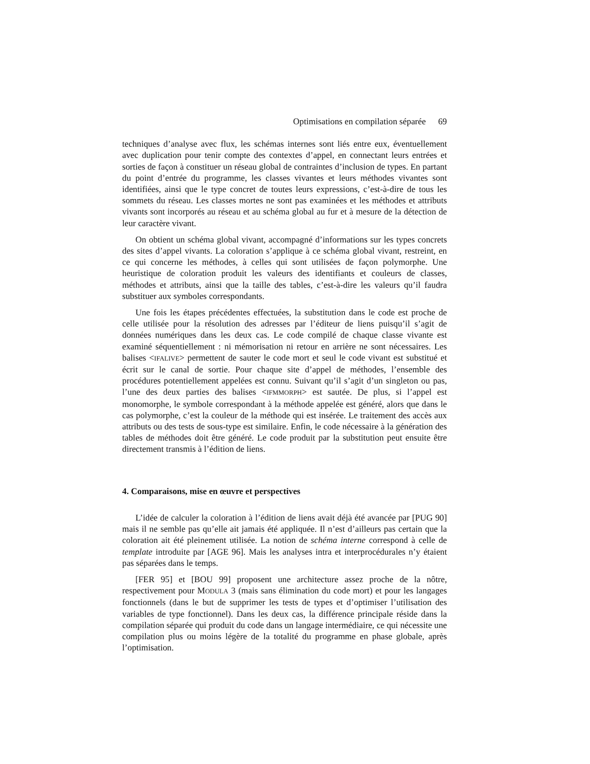Optimisations en compilation séparée 69
techniques d’analyse avec flux, les schémas internes sont liés entre eux, éventuellement avec duplication pour tenir compte des contextes d’appel, en connectant leurs entrées et sorties de façon à constituer un réseau global de contraintes d’inclusion de types. En partant du point d’entrée du programme, les classes vivantes et leurs méthodes vivantes sont identifiées, ainsi que le type concret de toutes leurs expressions, c’est-à-dire de tous les sommets du réseau. Les classes mortes ne sont pas examinées et les méthodes et attributs vivants sont incorporés au réseau et au schéma global au fur et à mesure de la détection de leur caractère vivant.
On obtient un schéma global vivant, accompagné d’informations sur les types concrets des sites d’appel vivants. La coloration s’applique à ce schéma global vivant, restreint, en ce qui concerne les méthodes, à celles qui sont utilisées de façon polymorphe. Une heuristique de coloration produit les valeurs des identifiants et couleurs de classes, méthodes et attributs, ainsi que la taille des tables, c’est-à-dire les valeurs qu’il faudra substituer aux symboles correspondants.
Une fois les étapes précédentes effectuées, la substitution dans le code est proche de celle utilisée pour la résolution des adresses par l’éditeur de liens puisqu’il s’agit de données numériques dans les deux cas. Le code compilé de chaque classe vivante est examiné séquentiellement : ni mémorisation ni retour en arrière ne sont nécessaires. Les balises <IFALIVE> permettent de sauter le code mort et seul le code vivant est substitué et écrit sur le canal de sortie. Pour chaque site d’appel de méthodes, l’ensemble des procédures potentiellement appelées est connu. Suivant qu’il s’agit d’un singleton ou pas, l’une des deux parties des balises <IFMMORPH> est sautée. De plus, si l’appel est monomorphe, le symbole correspondant à la méthode appelée est généré, alors que dans le cas polymorphe, c’est la couleur de la méthode qui est insérée. Le traitement des accès aux attributs ou des tests de sous-type est similaire. Enfin, le code nécessaire à la génération des tables de méthodes doit être généré. Le code produit par la substitution peut ensuite être directement transmis à l’édition de liens.
4. Comparaisons, mise en œuvre et perspectives
L’idée de calculer la coloration à l’édition de liens avait déjà été avancée par [PUG 90] mais il ne semble pas qu’elle ait jamais été appliquée. Il n’est d’ailleurs pas certain que la coloration ait été pleinement utilisée. La notion de schéma interne correspond à celle de template introduite par [AGE 96]. Mais les analyses intra et interprocédurales n’y étaient pas séparées dans le temps.
[FER 95] et [BOU 99] proposent une architecture assez proche de la nôtre, respectivement pour MODULA 3 (mais sans élimination du code mort) et pour les langages fonctionnels (dans le but de supprimer les tests de types et d’optimiser l’utilisation des variables de type fonctionnel). Dans les deux cas, la différence principale réside dans la compilation séparée qui produit du code dans un langage intermédiaire, ce qui nécessite une compilation plus ou moins légère de la totalité du programme en phase globale, après l’optimisation.